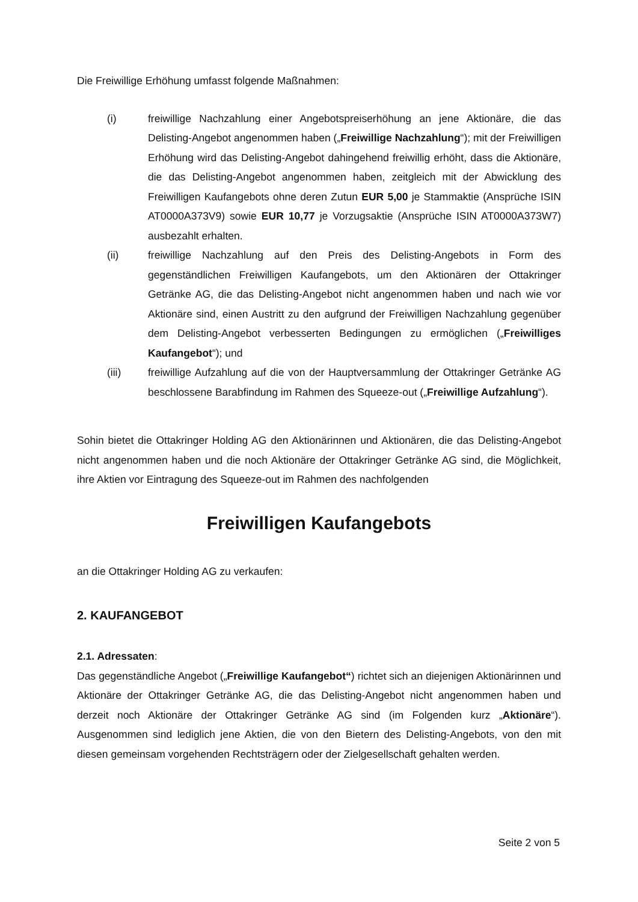Die Freiwillige Erhöhung umfasst folgende Maßnahmen:
(i) freiwillige Nachzahlung einer Angebotspreiserhöhung an jene Aktionäre, die das Delisting-Angebot angenommen haben („Freiwillige Nachzahlung“); mit der Freiwilligen Erhöhung wird das Delisting-Angebot dahingehend freiwillig erhöht, dass die Aktionäre, die das Delisting-Angebot angenommen haben, zeitgleich mit der Abwicklung des Freiwilligen Kaufangebots ohne deren Zutun EUR 5,00 je Stammaktie (Ansprüche ISIN AT0000A373V9) sowie EUR 10,77 je Vorzugsaktie (Ansprüche ISIN AT0000A373W7) ausbezahlt erhalten.
(ii) freiwillige Nachzahlung auf den Preis des Delisting-Angebots in Form des gegenständlichen Freiwilligen Kaufangebots, um den Aktionären der Ottakringer Getränke AG, die das Delisting-Angebot nicht angenommen haben und nach wie vor Aktionäre sind, einen Austritt zu den aufgrund der Freiwilligen Nachzahlung gegenüber dem Delisting-Angebot verbesserten Bedingungen zu ermöglichen („Freiwilliges Kaufangebot“); und
(iii) freiwillige Aufzahlung auf die von der Hauptversammlung der Ottakringer Getränke AG beschlossene Barabfindung im Rahmen des Squeeze-out („Freiwillige Aufzahlung“).
Sohin bietet die Ottakringer Holding AG den Aktionärinnen und Aktionären, die das Delisting-Angebot nicht angenommen haben und die noch Aktionäre der Ottakringer Getränke AG sind, die Möglichkeit, ihre Aktien vor Eintragung des Squeeze-out im Rahmen des nachfolgenden
Freiwilligen Kaufangebots
an die Ottakringer Holding AG zu verkaufen:
2. KAUFANGEBOT
2.1. Adressaten:
Das gegenständliche Angebot („Freiwillige Kaufangebot“) richtet sich an diejenigen Aktionärinnen und Aktionäre der Ottakringer Getränke AG, die das Delisting-Angebot nicht angenommen haben und derzeit noch Aktionäre der Ottakringer Getränke AG sind (im Folgenden kurz „Aktionäre“). Ausgenommen sind lediglich jene Aktien, die von den Bietern des Delisting-Angebots, von den mit diesen gemeinsam vorgehenden Rechtsträgern oder der Zielgesellschaft gehalten werden.
Seite 2 von 5